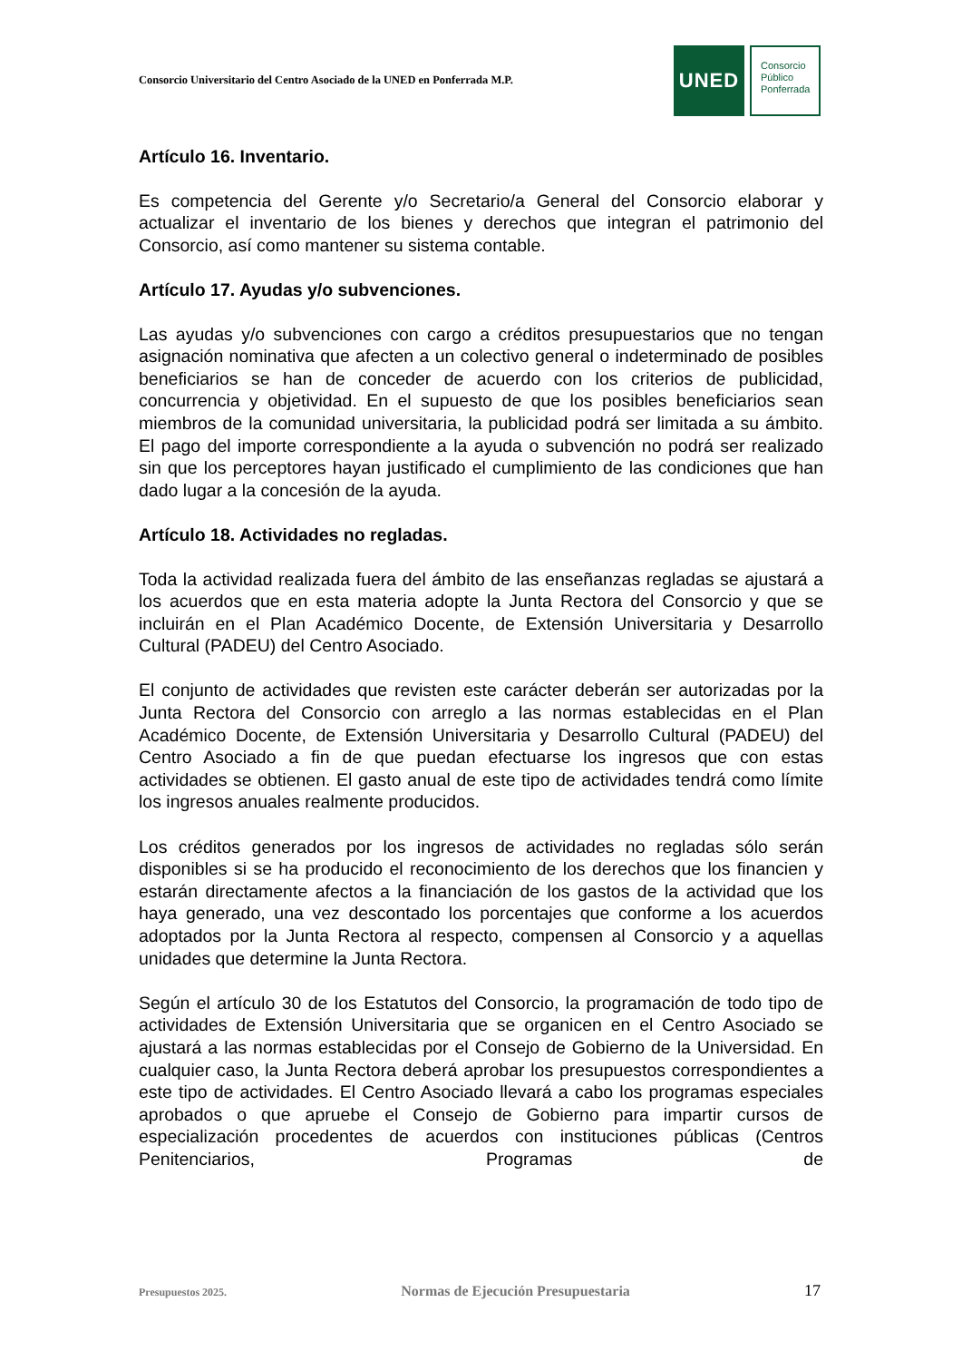Consorcio Universitario del Centro Asociado de la UNED en Ponferrada M.P.
UNED
Consorcio
Público
Ponferrada
Artículo 16. Inventario.
Es competencia del Gerente y/o Secretario/a General del Consorcio elaborar y actualizar el inventario de los bienes y derechos que integran el patrimonio del Consorcio, así como mantener su sistema contable.
Artículo 17. Ayudas y/o subvenciones.
Las ayudas y/o subvenciones con cargo a créditos presupuestarios que no tengan asignación nominativa que afecten a un colectivo general o indeterminado de posibles beneficiarios se han de conceder de acuerdo con los criterios de publicidad, concurrencia y objetividad. En el supuesto de que los posibles beneficiarios sean miembros de la comunidad universitaria, la publicidad podrá ser limitada a su ámbito. El pago del importe correspondiente a la ayuda o subvención no podrá ser realizado sin que los perceptores hayan justificado el cumplimiento de las condiciones que han dado lugar a la concesión de la ayuda.
Artículo 18. Actividades no regladas.
Toda la actividad realizada fuera del ámbito de las enseñanzas regladas se ajustará a los acuerdos que en esta materia adopte la Junta Rectora del Consorcio y que se incluirán en el Plan Académico Docente, de Extensión Universitaria y Desarrollo Cultural (PADEU) del Centro Asociado.
El conjunto de actividades que revisten este carácter deberán ser autorizadas por la Junta Rectora del Consorcio con arreglo a las normas establecidas en el Plan Académico Docente, de Extensión Universitaria y Desarrollo Cultural (PADEU) del Centro Asociado a fin de que puedan efectuarse los ingresos que con estas actividades se obtienen. El gasto anual de este tipo de actividades tendrá como límite los ingresos anuales realmente producidos.
Los créditos generados por los ingresos de actividades no regladas sólo serán disponibles si se ha producido el reconocimiento de los derechos que los financien y estarán directamente afectos a la financiación de los gastos de la actividad que los haya generado, una vez descontado los porcentajes que conforme a los acuerdos adoptados por la Junta Rectora al respecto, compensen al Consorcio y a aquellas unidades que determine la Junta Rectora.
Según el artículo 30 de los Estatutos del Consorcio, la programación de todo tipo de actividades de Extensión Universitaria que se organicen en el Centro Asociado se ajustará a las normas establecidas por el Consejo de Gobierno de la Universidad. En cualquier caso, la Junta Rectora deberá aprobar los presupuestos correspondientes a este tipo de actividades. El Centro Asociado llevará a cabo los programas especiales aprobados o que apruebe el Consejo de Gobierno para impartir cursos de especialización procedentes de acuerdos con instituciones públicas (Centros Penitenciarios, Programas de
Presupuestos 2025. Normas de Ejecución Presupuestaria 17